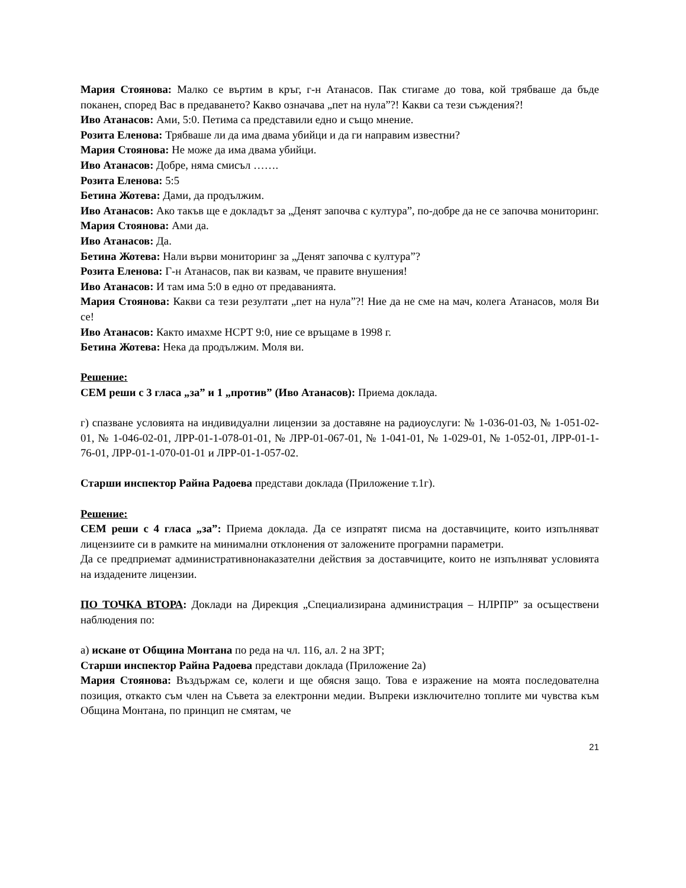Мария Стоянова: Малко се въртим в кръг, г-н Атанасов. Пак стигаме до това, кой трябваше да бъде поканен, според Вас в предаването? Какво означава „пет на нула”?! Какви са тези съждения?!
Иво Атанасов: Ами, 5:0. Петима са представили едно и също мнение.
Розита Еленова: Трябваше ли да има двама убийци и да ги направим известни?
Мария Стоянова: Не може да има двама убийци.
Иво Атанасов: Добре, няма смисъл …….
Розита Еленова: 5:5
Бетина Жотева: Дами, да продължим.
Иво Атанасов: Ако такъв ще е докладът за „Денят започва с култура”, по-добре да не се започва мониторинг.
Мария Стоянова: Ами да.
Иво Атанасов: Да.
Бетина Жотева: Нали върви мониторинг за „Денят започва с култура”?
Розита Еленова: Г-н Атанасов, пак ви казвам, че правите внушения!
Иво Атанасов: И там има 5:0 в едно от предаванията.
Мария Стоянова: Какви са тези резултати „пет на нула”?! Ние да не сме на мач, колега Атанасов, моля Ви се!
Иво Атанасов: Както имахме НСРТ 9:0, ние се връщаме в 1998 г.
Бетина Жотева: Нека да продължим. Моля ви.
Решение:
СЕМ реши с 3 гласа „за” и 1 „против” (Иво Атанасов): Приема доклада.
г) спазване условията на индивидуални лицензии за доставяне на радиоуслуги: № 1-036-01-03, № 1-051-02-01, № 1-046-02-01, ЛРР-01-1-078-01-01, № ЛРР-01-067-01, № 1-041-01, № 1-029-01, № 1-052-01, ЛРР-01-1-76-01, ЛРР-01-1-070-01-01 и ЛРР-01-1-057-02.
Старши инспектор Райна Радоева представи доклада (Приложение т.1г).
Решение:
СЕМ реши с 4 гласа „за”: Приема доклада. Да се изпратят писма на доставчиците, които изпълняват лицензиите си в рамките на минимални отклонения от заложените програмни параметри.
Да се предприемат административнонаказателни действия за доставчиците, които не изпълняват условията на издадените лицензии.
ПО ТОЧКА ВТОРА: Доклади на Дирекция „Специализирана администрация – НЛРПР” за осъществени наблюдения по:
а) искане от Община Монтана по реда на чл. 116, ал. 2 на ЗРТ;
Старши инспектор Райна Радоева представи доклада (Приложение 2а)
Мария Стоянова: Въздържам се, колеги и ще обясня защо. Това е изражение на моята последователна позиция, откакто съм член на Съвета за електронни медии. Въпреки изключително топлите ми чувства към Община Монтана, по принцип не смятам, че
21